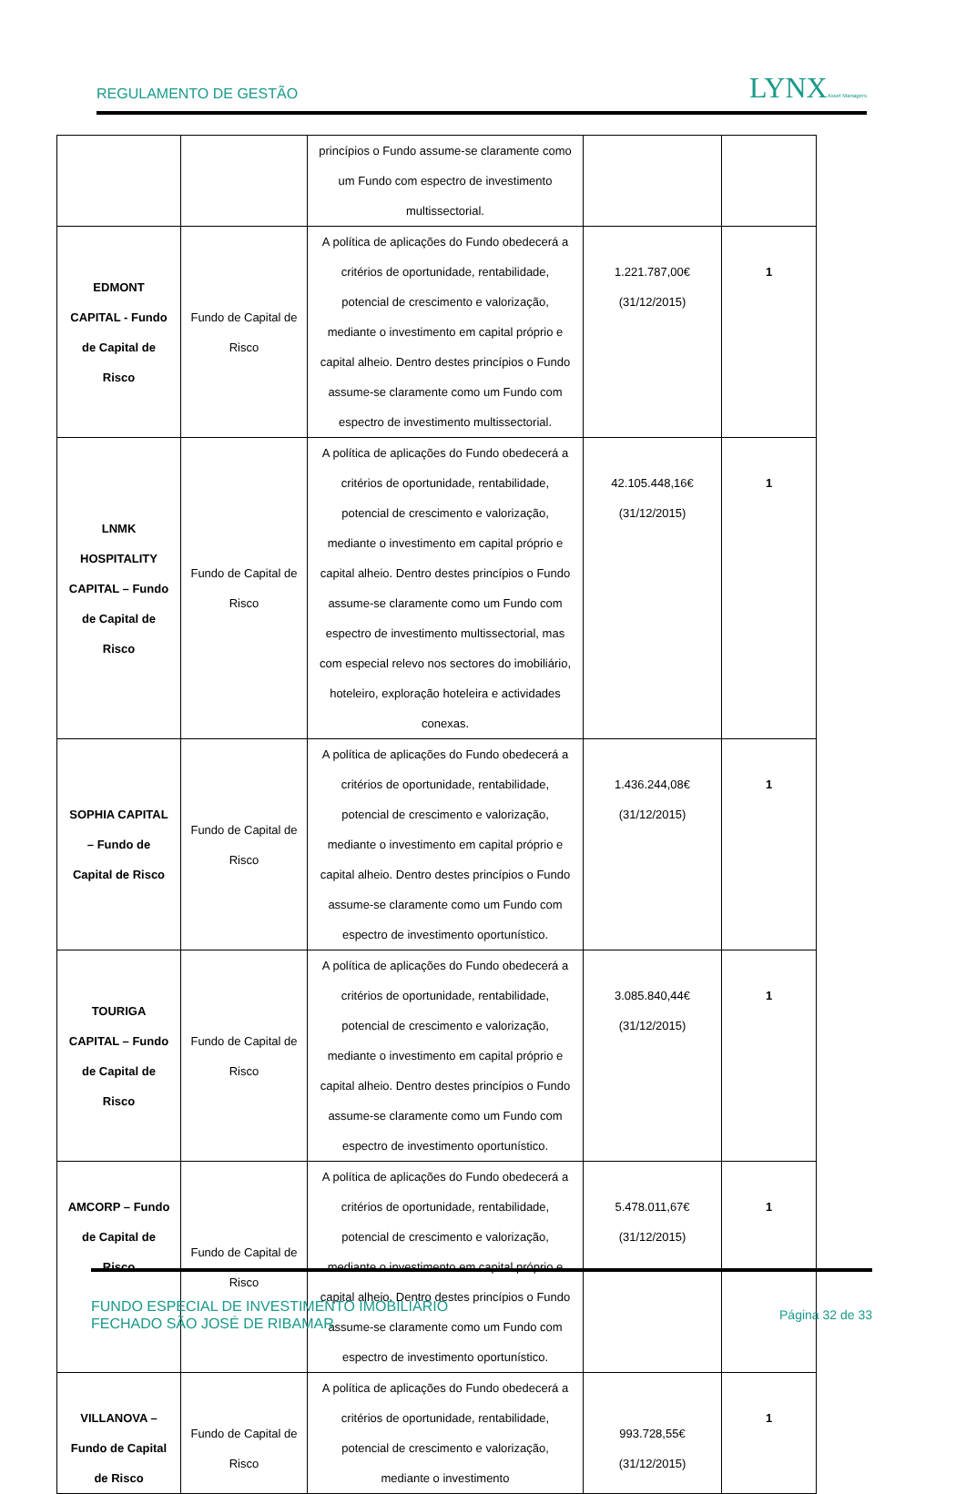REGULAMENTO DE GESTÃO LYNXAsset Managers
| | | princípios o Fundo assume-se claramente como um Fundo com espectro de investimento multissectorial. | | |
| EDMONT CAPITAL - Fundo de Capital de Risco | Fundo de Capital de Risco | A política de aplicações do Fundo obedecerá a critérios de oportunidade, rentabilidade, potencial de crescimento e valorização, mediante o investimento em capital próprio e capital alheio. Dentro destes princípios o Fundo assume-se claramente como um Fundo com espectro de investimento multissectorial. | 1.221.787,00€ (31/12/2015) | 1 |
| LNMK HOSPITALITY CAPITAL – Fundo de Capital de Risco | Fundo de Capital de Risco | A política de aplicações do Fundo obedecerá a critérios de oportunidade, rentabilidade, potencial de crescimento e valorização, mediante o investimento em capital próprio e capital alheio. Dentro destes princípios o Fundo assume-se claramente como um Fundo com espectro de investimento multissectorial, mas com especial relevo nos sectores do imobiliário, hoteleiro, exploração hoteleira e actividades conexas. | 42.105.448,16€ (31/12/2015) | 1 |
| SOPHIA CAPITAL – Fundo de Capital de Risco | Fundo de Capital de Risco | A política de aplicações do Fundo obedecerá a critérios de oportunidade, rentabilidade, potencial de crescimento e valorização, mediante o investimento em capital próprio e capital alheio. Dentro destes princípios o Fundo assume-se claramente como um Fundo com espectro de investimento oportunístico. | 1.436.244,08€ (31/12/2015) | 1 |
| TOURIGA CAPITAL – Fundo de Capital de Risco | Fundo de Capital de Risco | A política de aplicações do Fundo obedecerá a critérios de oportunidade, rentabilidade, potencial de crescimento e valorização, mediante o investimento em capital próprio e capital alheio. Dentro destes princípios o Fundo assume-se claramente como um Fundo com espectro de investimento oportunístico. | 3.085.840,44€ (31/12/2015) | 1 |
| AMCORP – Fundo de Capital de Risco | Fundo de Capital de Risco | A política de aplicações do Fundo obedecerá a critérios de oportunidade, rentabilidade, potencial de crescimento e valorização, mediante o investimento em capital próprio e capital alheio. Dentro destes princípios o Fundo assume-se claramente como um Fundo com espectro de investimento oportunístico. | 5.478.011,67€ (31/12/2015) | 1 |
| VILLANOVA – Fundo de Capital de Risco | Fundo de Capital de Risco | A política de aplicações do Fundo obedecerá a critérios de oportunidade, rentabilidade, potencial de crescimento e valorização, mediante o investimento | 993.728,55€ (31/12/2015) | 1 |
FUNDO ESPECIAL DE INVESTIMENTO IMOBILIÁRIO
FECHADO SÃO JOSÉ DE RIBAMAR
Página 32 de 33